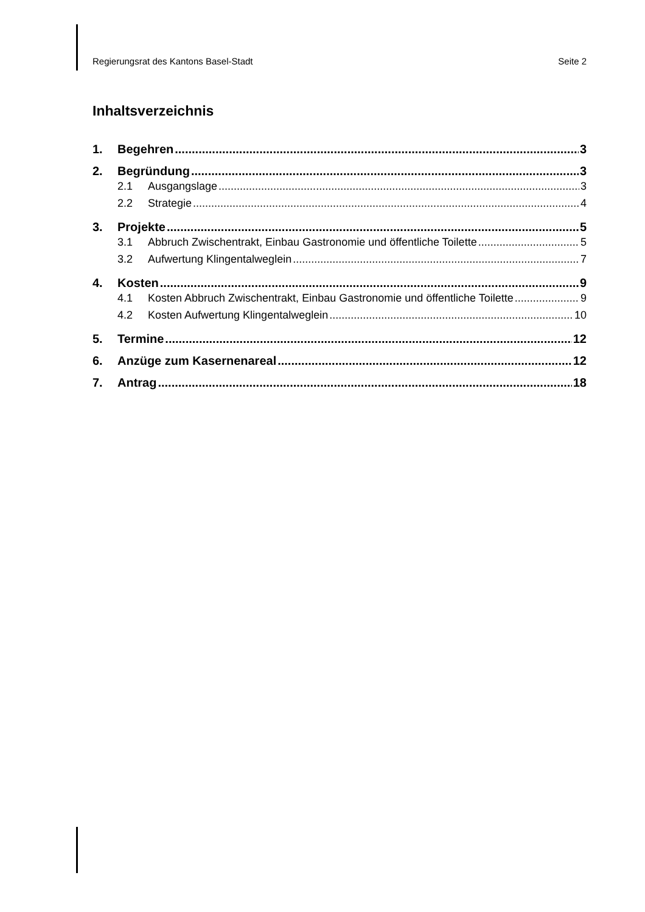Regierungsrat des Kantons Basel-Stadt Seite 2
Inhaltsverzeichnis
1. Begehren 3
2. Begründung 3
2.1 Ausgangslage 3
2.2 Strategie 4
3. Projekte 5
3.1 Abbruch Zwischentrakt, Einbau Gastronomie und öffentliche Toilette 5
3.2 Aufwertung Klingentalweglein 7
4. Kosten 9
4.1 Kosten Abbruch Zwischentrakt, Einbau Gastronomie und öffentliche Toilette 9
4.2 Kosten Aufwertung Klingentalweglein 10
5. Termine 12
6. Anzüge zum Kasernenareal 12
7. Antrag 18